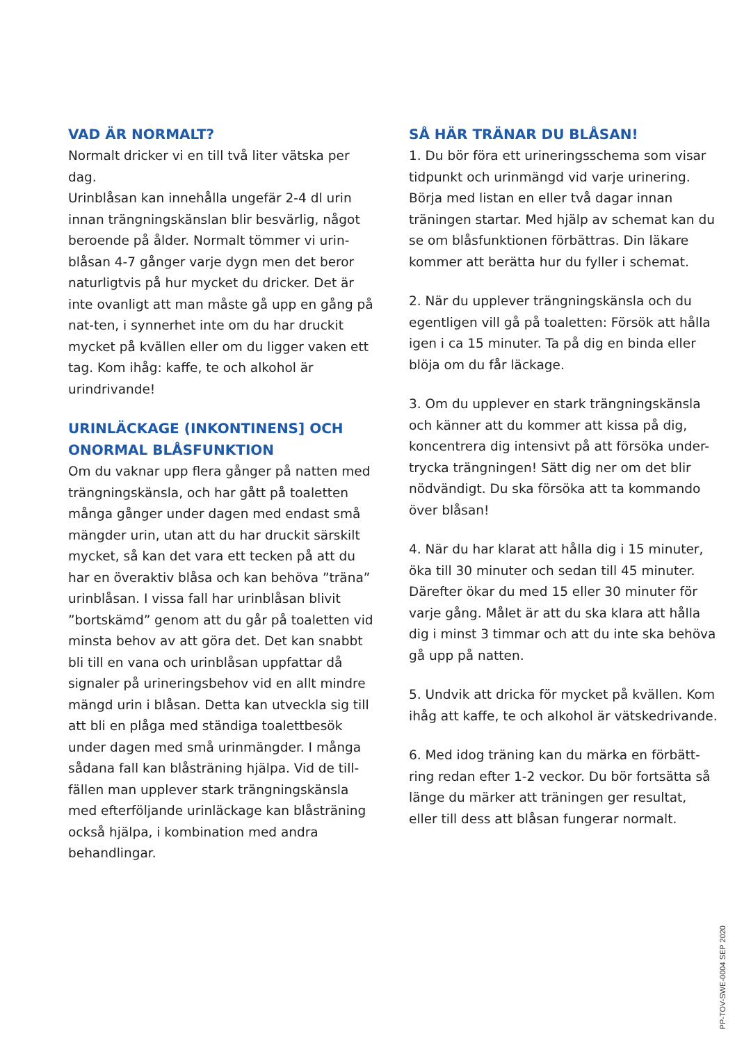VAD ÄR NORMALT?
Normalt dricker vi en till två liter vätska per dag.
Urinblåsan kan innehålla ungefär 2-4 dl urin innan trängningskänslan blir besvärlig, något beroende på ålder. Normalt tömmer vi urin-blåsan 4-7 gånger varje dygn men det beror naturligtvis på hur mycket du dricker. Det är inte ovanligt att man måste gå upp en gång på nat-ten, i synnerhet inte om du har druckit mycket på kvällen eller om du ligger vaken ett tag. Kom ihåg: kaffe, te och alkohol är urindrivande!
URINLÄCKAGE (INKONTINENS] OCH ONORMAL BLÅSFUNKTION
Om du vaknar upp flera gånger på natten med trängningskänsla, och har gått på toaletten många gånger under dagen med endast små mängder urin, utan att du har druckit särskilt mycket, så kan det vara ett tecken på att du har en överaktiv blåsa och kan behöva ”träna” urinblåsan. I vissa fall har urinblåsan blivit ”bortskämd” genom att du går på toaletten vid minsta behov av att göra det. Det kan snabbt bli till en vana och urinblåsan uppfattar då signaler på urineringsbehov vid en allt mindre mängd urin i blåsan. Detta kan utveckla sig till att bli en plåga med ständiga toalettbesök under dagen med små urinmängder. I många sådana fall kan blåsträning hjälpa. Vid de till-fällen man upplever stark trängningskänsla med efterföljande urinläckage kan blåsträning också hjälpa, i kombination med andra behandlingar.
SÅ HÄR TRÄNAR DU BLÅSAN!
1. Du bör föra ett urineringsschema som visar tidpunkt och urinmängd vid varje urinering. Börja med listan en eller två dagar innan träningen startar. Med hjälp av schemat kan du se om blåsfunktionen förbättras. Din läkare kommer att berätta hur du fyller i schemat.
2. När du upplever trängningskänsla och du egentligen vill gå på toaletten: Försök att hålla igen i ca 15 minuter. Ta på dig en binda eller blöja om du får läckage.
3. Om du upplever en stark trängningskänsla och känner att du kommer att kissa på dig, koncentrera dig intensivt på att försöka under-trycka trängningen! Sätt dig ner om det blir nödvändigt. Du ska försöka att ta kommando över blåsan!
4. När du har klarat att hålla dig i 15 minuter, öka till 30 minuter och sedan till 45 minuter. Därefter ökar du med 15 eller 30 minuter för varje gång. Målet är att du ska klara att hålla dig i minst 3 timmar och att du inte ska behöva gå upp på natten.
5. Undvik att dricka för mycket på kvällen. Kom ihåg att kaffe, te och alkohol är vätskedrivande.
6. Med idog träning kan du märka en förbätt-ring redan efter 1-2 veckor. Du bör fortsätta så länge du märker att träningen ger resultat, eller till dess att blåsan fungerar normalt.
PP-TOV-SWE-0004 SEP 2020